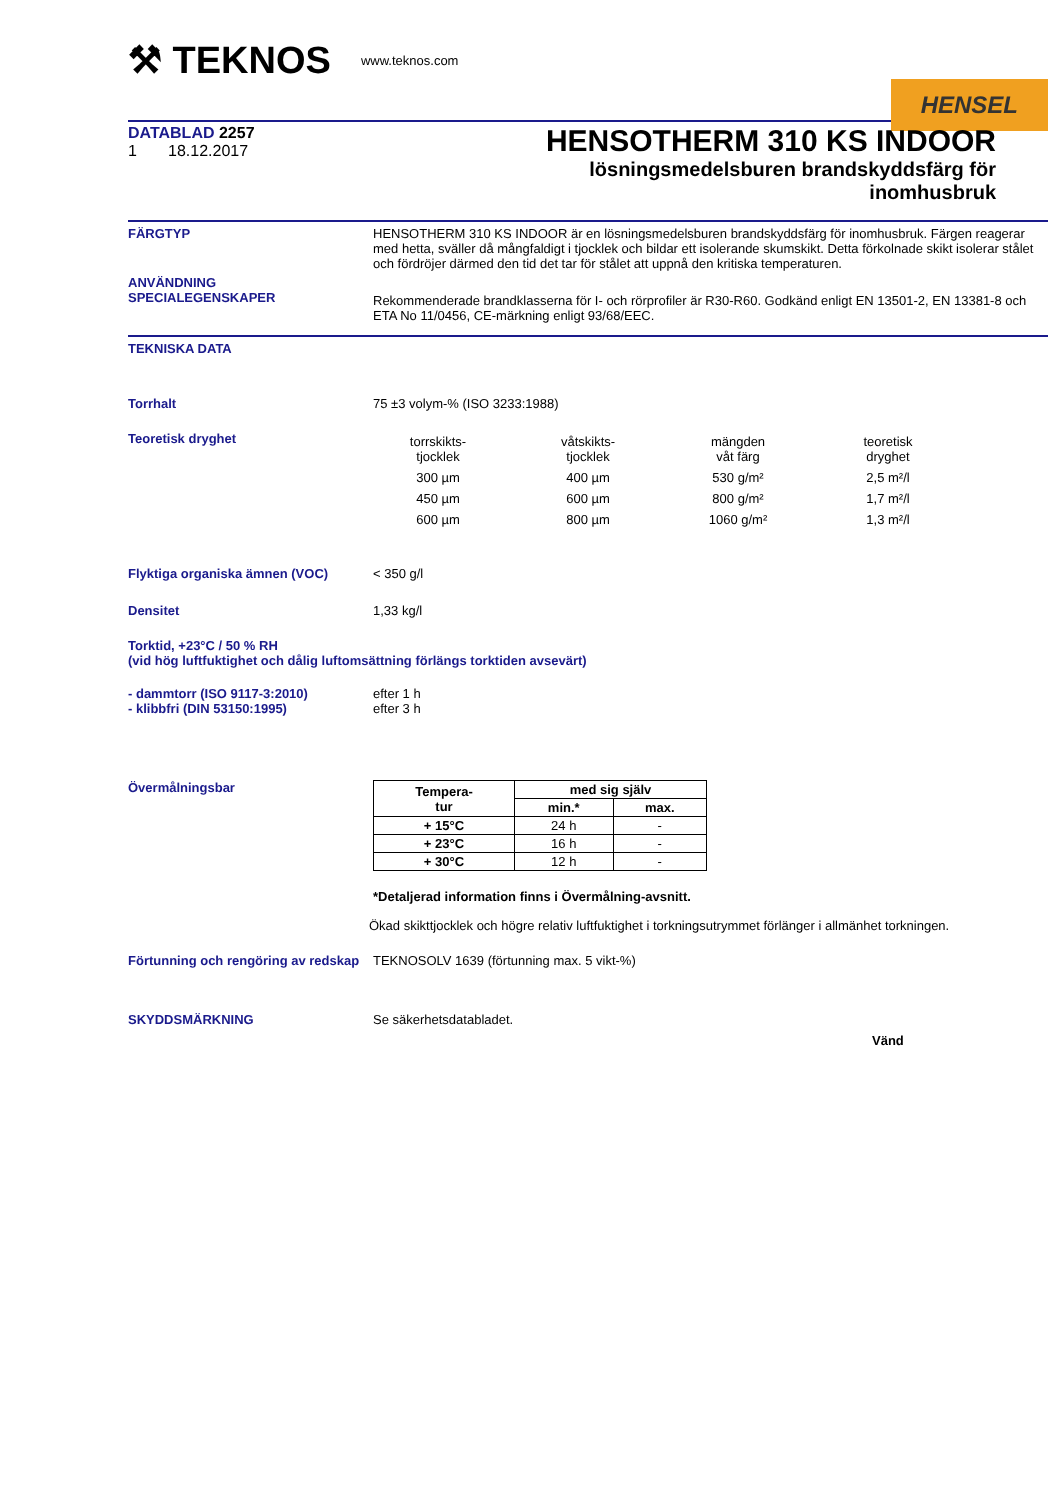⚒ TEKNOS
www.teknos.com
HENSEL
DATABLAD 2257
1 18.12.2017
HENSOTHERM 310 KS INDOOR
lösningsmedelsburen brandskyddsfärg för
inomhusbruk
FÄRGTYP HENSOTHERM 310 KS INDOOR är en lösningsmedelsburen brandskyddsfärg för inomhusbruk. Färgen reagerar med hetta, sväller då mångfaldigt i tjocklek och bildar ett isolerande skumskikt. Detta förkolnade skikt isolerar stålet och fördröjer därmed den tid det tar för stålet att uppnå den kritiska temperaturen.
ANVÄNDNING
SPECIALEGENSKAPER
Rekommenderade brandklasserna för I- och rörprofiler är R30-R60. Godkänd enligt EN 13501-2, EN 13381-8 och ETA No 11/0456, CE-märkning enligt 93/68/EEC.
TEKNISKA DATA
Torrhalt 75 ±3 volym-% (ISO 3233:1988)
Teoretisk dryghet
| torrskikts- tjocklek | våtskikts- tjocklek | mängden våt färg | teoretisk dryghet |
| 300 µm | 400 µm | 530 g/m² | 2,5 m²/l |
| 450 µm | 600 µm | 800 g/m² | 1,7 m²/l |
| 600 µm | 800 µm | 1060 g/m² | 1,3 m²/l |
Flyktiga organiska ämnen (VOC) < 350 g/l
Densitet 1,33 kg/l
Torktid, +23°C / 50 % RH
(vid hög luftfuktighet och dålig luftomsättning förlängs torktiden avsevärt)
- dammtorr (ISO 9117-3:2010)
- klibbfri (DIN 53150:1995)
efter 1 h
efter 3 h
Övermålningsbar
| Tempera- tur | med sig själv | |
| --- | --- | --- |
| | min.* | max. |
| + 15°C | 24 h | - |
| + 23°C | 16 h | - |
| + 30°C | 12 h | - |
*Detaljerad information finns i Övermålning-avsnitt.
Ökad skikttjocklek och högre relativ luftfuktighet i torkningsutrymmet förlänger i allmänhet torkningen.
Förtunning och rengöring av redskap
TEKNOSOLV 1639 (förtunning max. 5 vikt-%)
SKYDDSMÄRKNING Se säkerhetsdatabladet.
Vänd